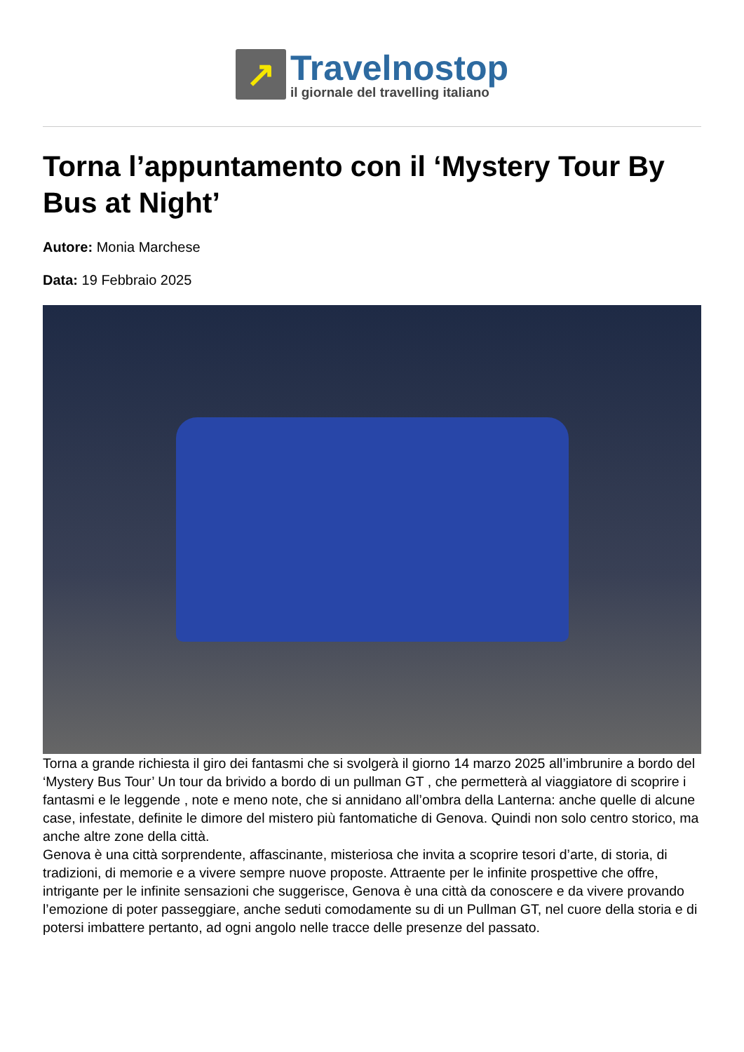↗
Travelnostop
il giornale del travelling italiano
Torna l’appuntamento con il ‘Mystery Tour By Bus at Night’
Autore: Monia Marchese
Data: 19 Febbraio 2025
Torna a grande richiesta il giro dei fantasmi che si svolgerà il giorno 14 marzo 2025 all’imbrunire a bordo del ‘Mystery Bus Tour’ Un tour da brivido a bordo di un pullman GT , che permetterà al viaggiatore di scoprire i fantasmi e le leggende , note e meno note, che si annidano all’ombra della Lanterna: anche quelle di alcune case, infestate, definite le dimore del mistero più fantomatiche di Genova. Quindi non solo centro storico, ma anche altre zone della città.
Genova è una città sorprendente, affascinante, misteriosa che invita a scoprire tesori d’arte, di storia, di tradizioni, di memorie e a vivere sempre nuove proposte. Attraente per le infinite prospettive che offre, intrigante per le infinite sensazioni che suggerisce, Genova è una città da conoscere e da vivere provando l’emozione di poter passeggiare, anche seduti comodamente su di un Pullman GT, nel cuore della storia e di potersi imbattere pertanto, ad ogni angolo nelle tracce delle presenze del passato.